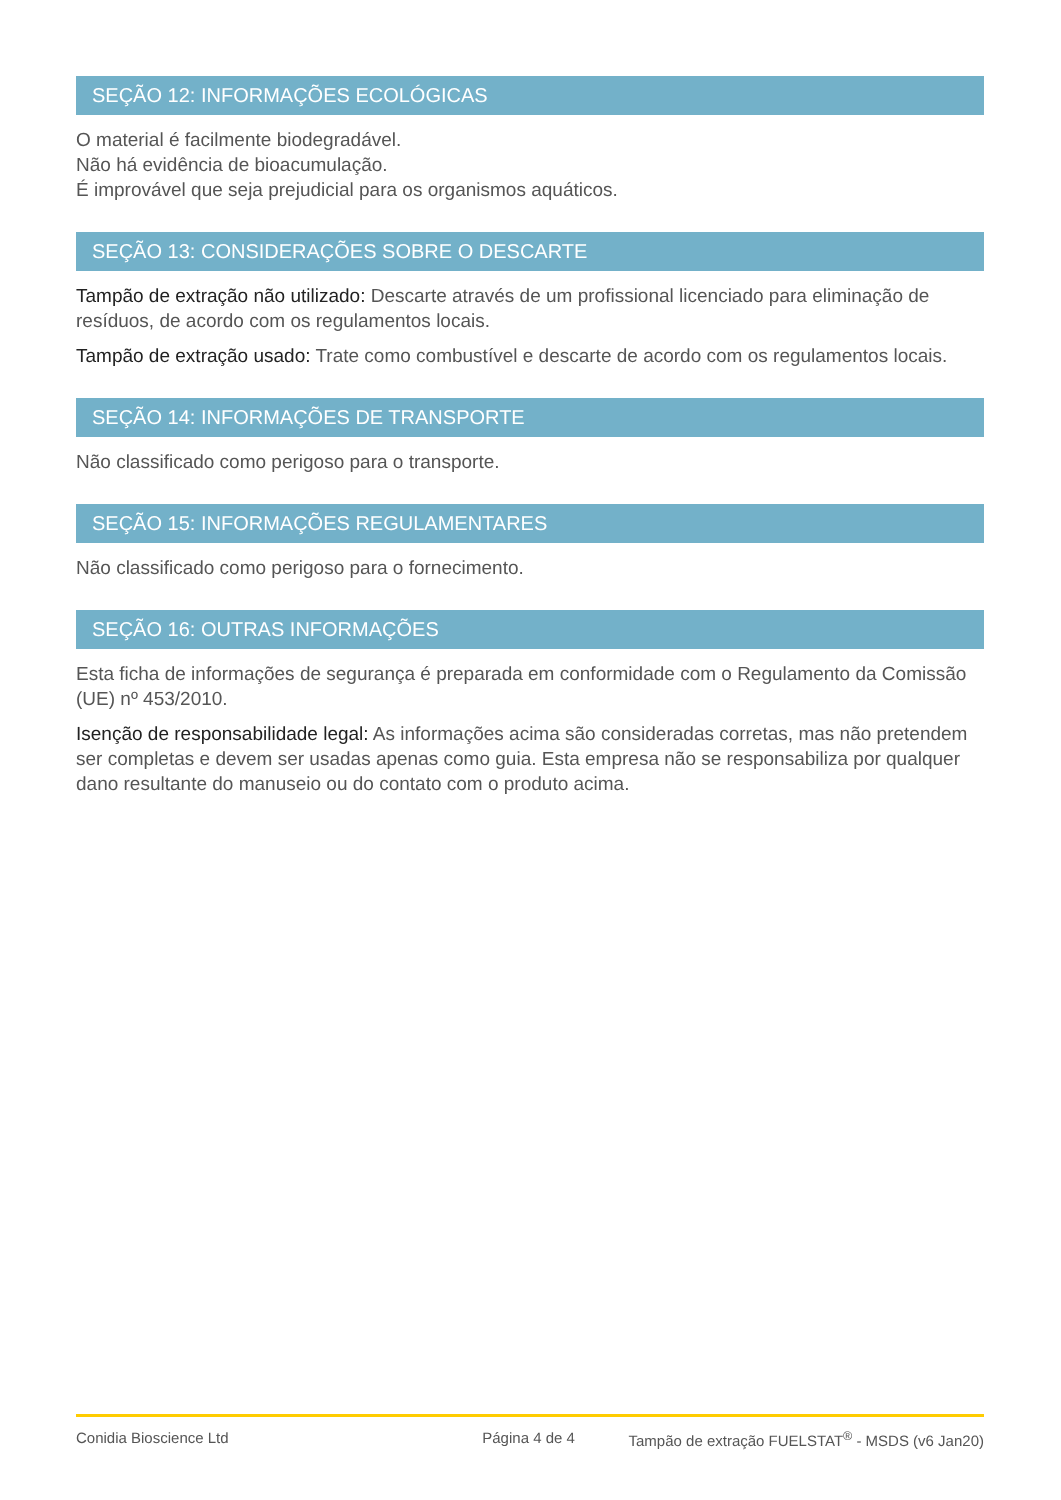SEÇÃO 12: INFORMAÇÕES ECOLÓGICAS
O material é facilmente biodegradável.
Não há evidência de bioacumulação.
É improvável que seja prejudicial para os organismos aquáticos.
SEÇÃO 13: CONSIDERAÇÕES SOBRE O DESCARTE
Tampão de extração não utilizado: Descarte através de um profissional licenciado para eliminação de resíduos, de acordo com os regulamentos locais.
Tampão de extração usado: Trate como combustível e descarte de acordo com os regulamentos locais.
SEÇÃO 14: INFORMAÇÕES DE TRANSPORTE
Não classificado como perigoso para o transporte.
SEÇÃO 15: INFORMAÇÕES REGULAMENTARES
Não classificado como perigoso para o fornecimento.
SEÇÃO 16: OUTRAS INFORMAÇÕES
Esta ficha de informações de segurança é preparada em conformidade com o Regulamento da Comissão (UE) nº 453/2010.
Isenção de responsabilidade legal: As informações acima são consideradas corretas, mas não pretendem ser completas e devem ser usadas apenas como guia. Esta empresa não se responsabiliza por qualquer dano resultante do manuseio ou do contato com o produto acima.
Conidia Bioscience Ltd Página 4 de 4 Tampão de extração FUELSTAT<sup>®</sup> - MSDS (v6 Jan20)